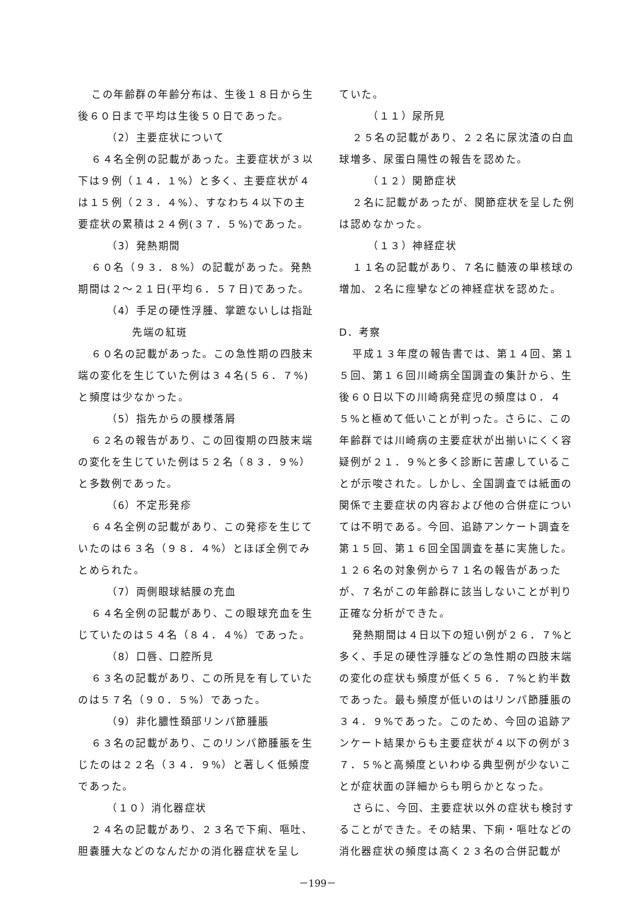この年齢群の年齢分布は、生後１８日から生後６０日まで平均は生後５０日であった。
（2）主要症状について
６４名全例の記載があった。主要症状が３以下は９例（１４．１%）と多く、主要症状が４は１５例（２３．４%）、すなわち４以下の主要症状の累積は２４例(３７．５%)であった。
（3）発熱期間
６０名（９３．８%）の記載があった。発熱期間は２～２１日(平均６．５７日)であった。
（4）手足の硬性浮腫、掌蹠ないしは指趾
先端の紅斑
６０名の記載があった。この急性期の四肢末端の変化を生じていた例は３４名(５６．７%)と頻度は少なかった。
（5）指先からの膜様落屑
６２名の報告があり、この回復期の四肢末端の変化を生じていた例は５２名（８３．９%）と多数例であった。
（6）不定形発疹
６４名全例の記載があり、この発疹を生じていたのは６３名（９８．４%）とほぼ全例でみとめられた。
（7）両側眼球結膜の充血
６４名全例の記載があり、この眼球充血を生じていたのは５４名（８４．４%）であった。
（8）口唇、口腔所見
６３名の記載があり、この所見を有していたのは５７名（９０．５%）であった。
（9）非化膿性頚部リンパ節腫脹
６３名の記載があり、このリンパ節腫脹を生じたのは２２名（３４．９%）と著しく低頻度であった。
（１０）消化器症状
２４名の記載があり、２３名で下痢、嘔吐、胆嚢腫大などのなんだかの消化器症状を呈し
ていた。
（１１）尿所見
２５名の記載があり、２２名に尿沈渣の白血球増多、尿蛋白陽性の報告を認めた。
（１２）関節症状
２名に記載があったが、関節症状を呈した例は認めなかった。
（１３）神経症状
１１名の記載があり、７名に髄液の単核球の増加、２名に痙攣などの神経症状を認めた。
D．考察
平成１３年度の報告書では、第１４回、第１５回、第１６回川崎病全国調査の集計から、生後６０日以下の川崎病発症児の頻度は０．４５%と極めて低いことが判った。さらに、この年齢群では川崎病の主要症状が出揃いにくく容疑例が２１．９%と多く診断に苦慮していることが示唆された。しかし、全国調査では紙面の関係で主要症状の内容および他の合併症については不明である。今回、追跡アンケート調査を第１５回、第１６回全国調査を基に実施した。１２６名の対象例から７１名の報告があったが、７名がこの年齢群に該当しないことが判り正確な分析ができた。
発熱期間は４日以下の短い例が２６．７%と多く、手足の硬性浮腫などの急性期の四肢末端の変化の症状も頻度が低く５６．７%と約半数であった。最も頻度が低いのはリンパ節腫脹の３４．９%であった。このため、今回の追跡アンケート結果からも主要症状が４以下の例が３７．５%と高頻度といわゆる典型例が少ないことが症状面の詳細からも明らかとなった。
さらに、今回、主要症状以外の症状も検討することができた。その結果、下痢・嘔吐などの消化器症状の頻度は高く２３名の合併記載が
－199－